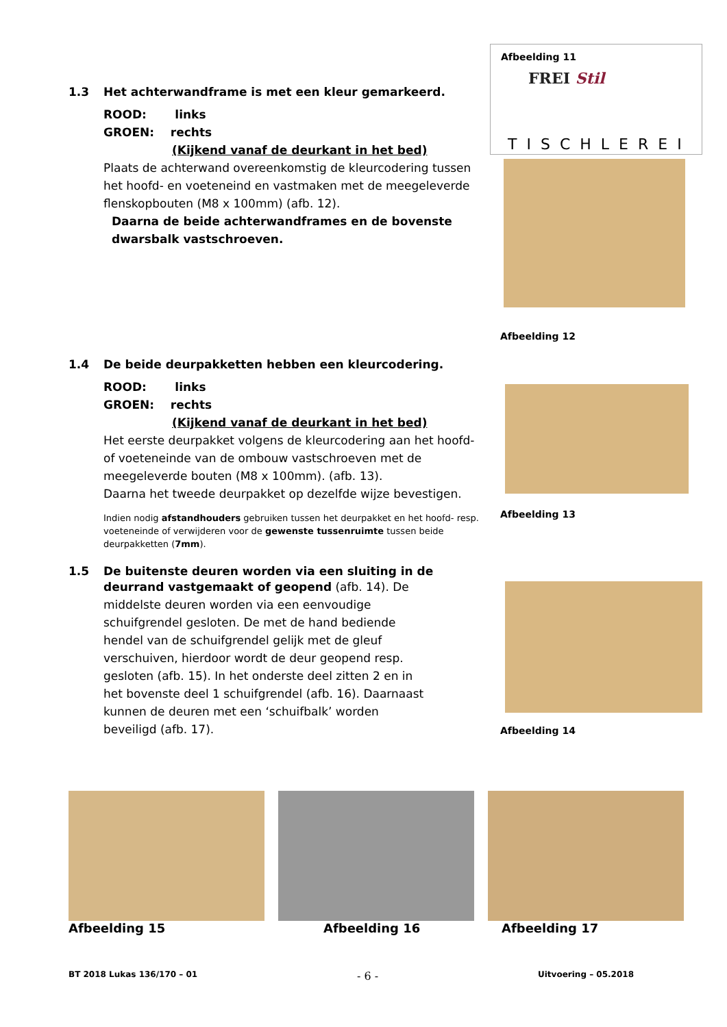1.3 Het achterwandframe is met een kleur gemarkeerd.
ROOD: links
GROEN: rechts
(Kijkend vanaf de deurkant in het bed)
Plaats de achterwand overeenkomstig de kleurcodering tussen het hoofd- en voeteneind en vastmaken met de meegeleverde flenskopbouten (M8 x 100mm) (afb. 12).
Daarna de beide achterwandframes en de bovenste dwarsbalk vastschroeven.
1.4 De beide deurpakketten hebben een kleurcodering.
ROOD: links
GROEN: rechts
(Kijkend vanaf de deurkant in het bed)
Het eerste deurpakket volgens de kleurcodering aan het hoofd- of voeteneinde van de ombouw vastschroeven met de meegeleverde bouten (M8 x 100mm). (afb. 13).
Daarna het tweede deurpakket op dezelfde wijze bevestigen.
Indien nodig afstandhouders gebruiken tussen het deurpakket en het hoofd- resp. voeteneinde of verwijderen voor de gewenste tussenruimte tussen beide deurpakketten (7mm).
1.5 De buitenste deuren worden via een sluiting in de
deurrand vastgemaakt of geopend (afb. 14). De middelste deuren worden via een eenvoudige schuifgrendel gesloten. De met de hand bediende hendel van de schuifgrendel gelijk met de gleuf verschuiven, hierdoor wordt de deur geopend resp. gesloten (afb. 15). In het onderste deel zitten 2 en in het bovenste deel 1 schuifgrendel (afb. 16). Daarnaast kunnen de deuren met een ‘schuifbalk’ worden beveiligd (afb. 17).
Afbeelding 11
FREI Stil
TISCHLEREI
Afbeelding 12
Afbeelding 13
Afbeelding 14
Afbeelding 15 Afbeelding 16 Afbeelding 17
BT 2018 Lukas 136/170 – 01 - 6 - Uitvoering – 05.2018